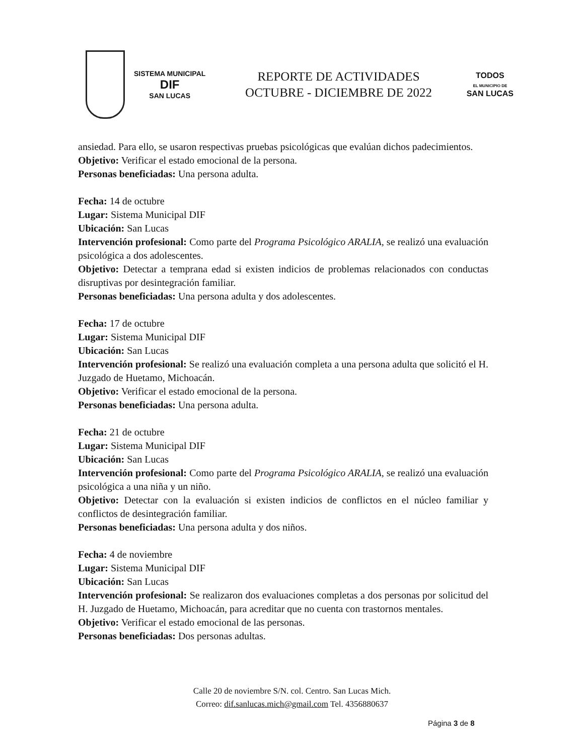SISTEMA MUNICIPAL
DIF
SAN LUCAS
REPORTE DE ACTIVIDADES
OCTUBRE - DICIEMBRE DE 2022
TODOS
EL MUNICIPIO DE
SAN LUCAS
ansiedad. Para ello, se usaron respectivas pruebas psicológicas que evalúan dichos padecimientos.
Objetivo: Verificar el estado emocional de la persona.
Personas beneficiadas: Una persona adulta.
Fecha: 14 de octubre
Lugar: Sistema Municipal DIF
Ubicación: San Lucas
Intervención profesional: Como parte del Programa Psicológico ARALIA, se realizó una evaluación psicológica a dos adolescentes.
Objetivo: Detectar a temprana edad si existen indicios de problemas relacionados con conductas disruptivas por desintegración familiar.
Personas beneficiadas: Una persona adulta y dos adolescentes.
Fecha: 17 de octubre
Lugar: Sistema Municipal DIF
Ubicación: San Lucas
Intervención profesional: Se realizó una evaluación completa a una persona adulta que solicitó el H. Juzgado de Huetamo, Michoacán.
Objetivo: Verificar el estado emocional de la persona.
Personas beneficiadas: Una persona adulta.
Fecha: 21 de octubre
Lugar: Sistema Municipal DIF
Ubicación: San Lucas
Intervención profesional: Como parte del Programa Psicológico ARALIA, se realizó una evaluación psicológica a una niña y un niño.
Objetivo: Detectar con la evaluación si existen indicios de conflictos en el núcleo familiar y conflictos de desintegración familiar.
Personas beneficiadas: Una persona adulta y dos niños.
Fecha: 4 de noviembre
Lugar: Sistema Municipal DIF
Ubicación: San Lucas
Intervención profesional: Se realizaron dos evaluaciones completas a dos personas por solicitud del H. Juzgado de Huetamo, Michoacán, para acreditar que no cuenta con trastornos mentales.
Objetivo: Verificar el estado emocional de las personas.
Personas beneficiadas: Dos personas adultas.
Calle 20 de noviembre S/N. col. Centro. San Lucas Mich.
Correo: dif.sanlucas.mich@gmail.com Tel. 4356880637
Página 3 de 8